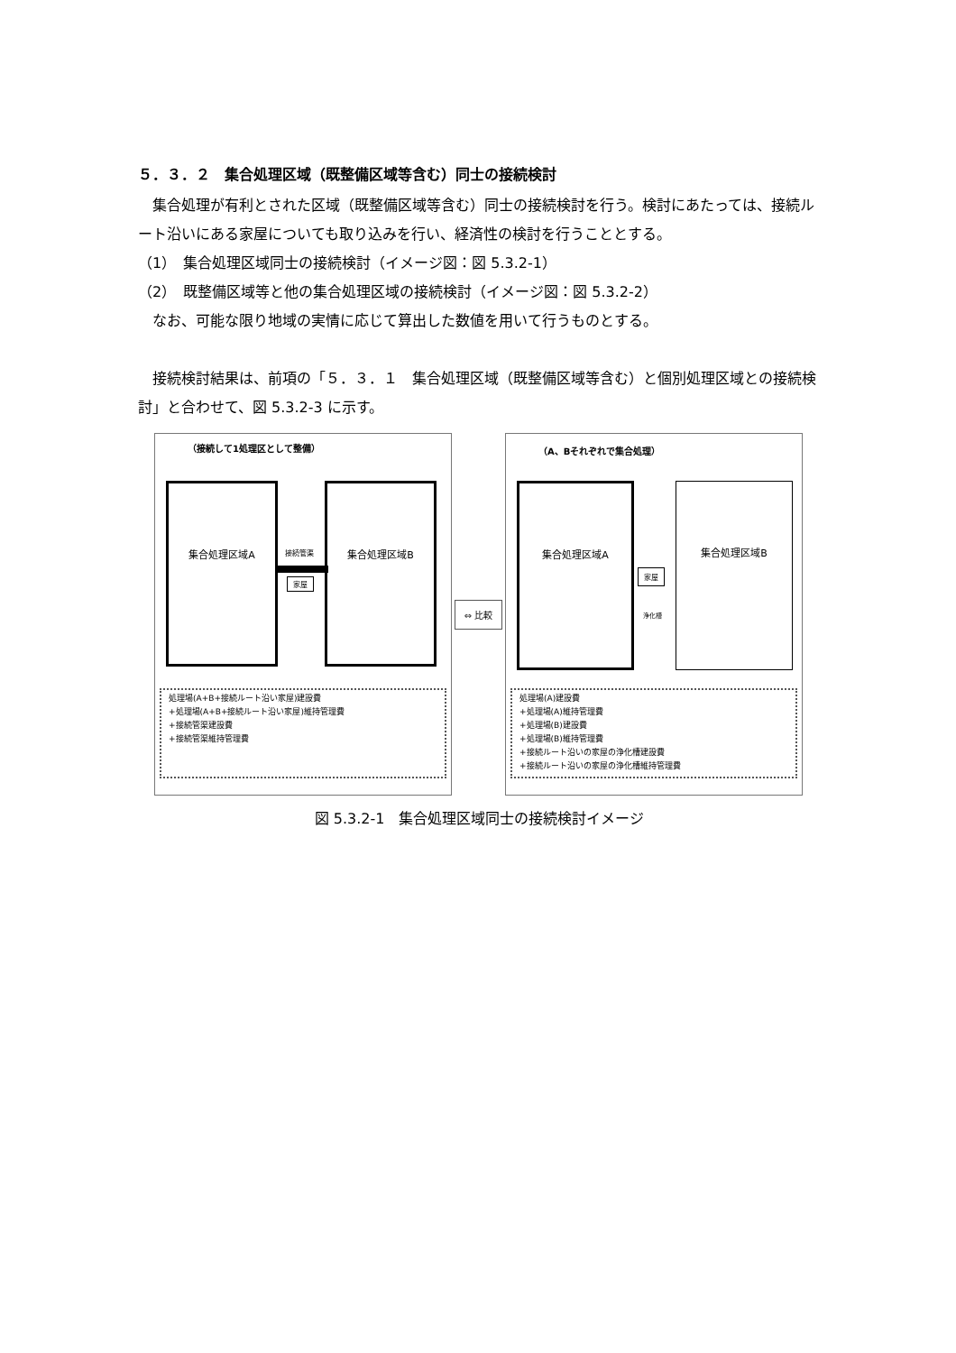５．３．２　集合処理区域（既整備区域等含む）同士の接続検討
　集合処理が有利とされた区域（既整備区域等含む）同士の接続検討を行う。検討にあたっては、接続ルート沿いにある家屋についても取り込みを行い、経済性の検討を行うこととする。
（1）　集合処理区域同士の接続検討（イメージ図：図 5.3.2-1）
（2）　既整備区域等と他の集合処理区域の接続検討（イメージ図：図 5.3.2-2）
　なお、可能な限り地域の実情に応じて算出した数値を用いて行うものとする。
　接続検討結果は、前項の「５．３．１　集合処理区域（既整備区域等含む）と個別処理区域との接続検討」と合わせて、図 5.3.2-3 に示す。
（接続して1処理区として整備）
集合処理区域A 集合処理区域B
接続管渠
家屋
処理場(A+B+接続ルート沿い家屋)建設費
+処理場(A+B+接続ルート沿い家屋)維持管理費
+接続管渠建設費
+接続管渠維持管理費
⇔ 比較
（A、Bそれぞれで集合処理）
集合処理区域A 集合処理区域B
家屋
浄化槽
処理場(A)建設費
+処理場(A)維持管理費
+処理場(B)建設費
+処理場(B)維持管理費
+接続ルート沿いの家屋の浄化槽建設費
+接続ルート沿いの家屋の浄化槽維持管理費
図 5.3.2-1　集合処理区域同士の接続検討イメージ